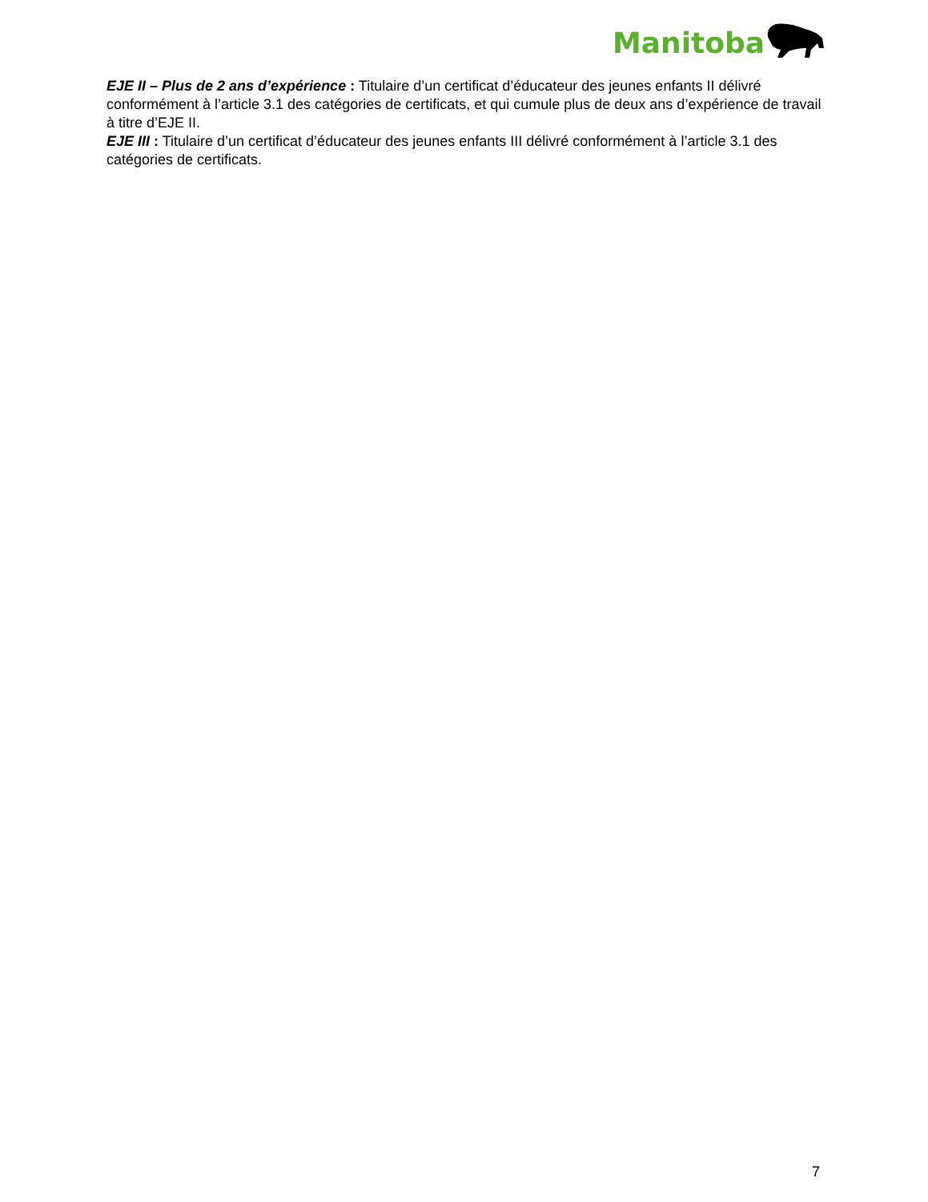Manitoba
EJE II – Plus de 2 ans d’expérience : Titulaire d’un certificat d’éducateur des jeunes enfants II délivré conformément à l’article 3.1 des catégories de certificats, et qui cumule plus de deux ans d’expérience de travail à titre d’EJE II.
EJE III : Titulaire d’un certificat d’éducateur des jeunes enfants III délivré conformément à l’article 3.1 des catégories de certificats.
7